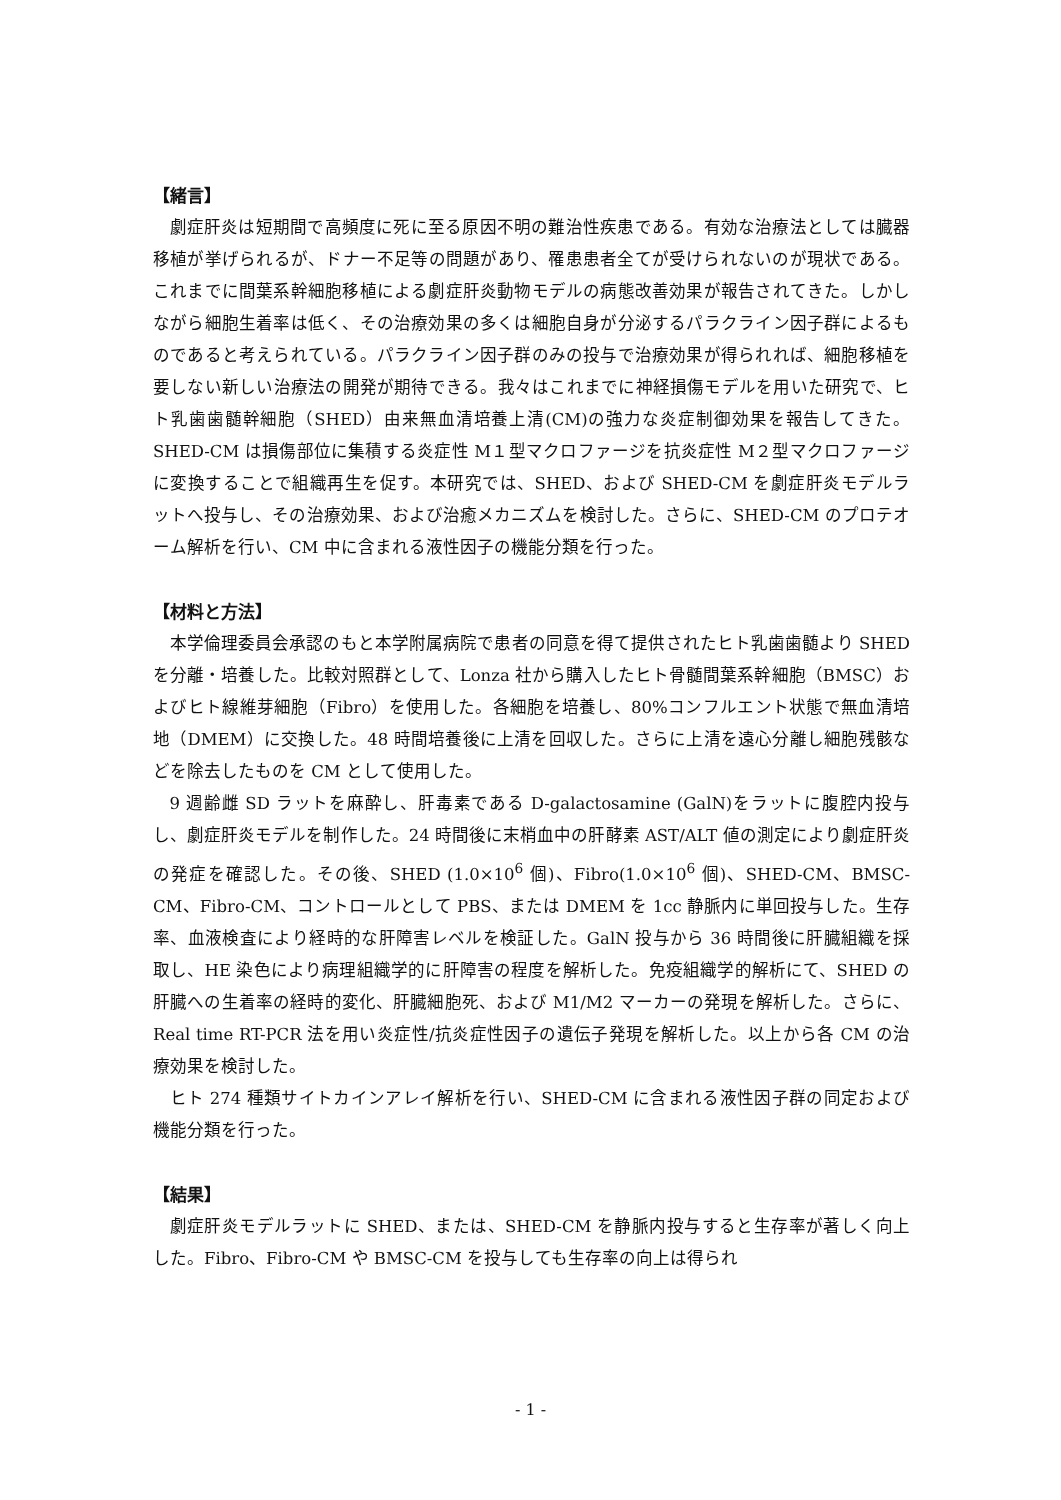【緒言】
劇症肝炎は短期間で高頻度に死に至る原因不明の難治性疾患である。有効な治療法としては臓器移植が挙げられるが、ドナー不足等の問題があり、罹患患者全てが受けられないのが現状である。これまでに間葉系幹細胞移植による劇症肝炎動物モデルの病態改善効果が報告されてきた。しかしながら細胞生着率は低く、その治療効果の多くは細胞自身が分泌するパラクライン因子群によるものであると考えられている。パラクライン因子群のみの投与で治療効果が得られれば、細胞移植を要しない新しい治療法の開発が期待できる。我々はこれまでに神経損傷モデルを用いた研究で、ヒト乳歯歯髄幹細胞（SHED）由来無血清培養上清(CM)の強力な炎症制御効果を報告してきた。SHED-CM は損傷部位に集積する炎症性 M１型マクロファージを抗炎症性 M２型マクロファージに変換することで組織再生を促す。本研究では、SHED、および SHED-CM を劇症肝炎モデルラットへ投与し、その治療効果、および治癒メカニズムを検討した。さらに、SHED-CM のプロテオーム解析を行い、CM 中に含まれる液性因子の機能分類を行った。
【材料と方法】
本学倫理委員会承認のもと本学附属病院で患者の同意を得て提供されたヒト乳歯歯髄より SHED を分離・培養した。比較対照群として、Lonza 社から購入したヒト骨髄間葉系幹細胞（BMSC）およびヒト線維芽細胞（Fibro）を使用した。各細胞を培養し、80%コンフルエント状態で無血清培地（DMEM）に交換した。48 時間培養後に上清を回収した。さらに上清を遠心分離し細胞残骸などを除去したものを CM として使用した。
9 週齢雌 SD ラットを麻酔し、肝毒素である D-galactosamine (GalN)をラットに腹腔内投与し、劇症肝炎モデルを制作した。24 時間後に末梢血中の肝酵素 AST/ALT 値の測定により劇症肝炎の発症を確認した。その後、SHED (1.0×10<sup>6</sup> 個)、Fibro(1.0×10<sup>6</sup> 個)、SHED-CM、BMSC-CM、Fibro-CM、コントロールとして PBS、または DMEM を 1cc 静脈内に単回投与した。生存率、血液検査により経時的な肝障害レベルを検証した。GalN 投与から 36 時間後に肝臓組織を採取し、HE 染色により病理組織学的に肝障害の程度を解析した。免疫組織学的解析にて、SHED の肝臓への生着率の経時的変化、肝臓細胞死、および M1/M2 マーカーの発現を解析した。さらに、Real time RT-PCR 法を用い炎症性/抗炎症性因子の遺伝子発現を解析した。以上から各 CM の治療効果を検討した。
ヒト 274 種類サイトカインアレイ解析を行い、SHED-CM に含まれる液性因子群の同定および機能分類を行った。
【結果】
劇症肝炎モデルラットに SHED、または、SHED-CM を静脈内投与すると生存率が著しく向上した。Fibro、Fibro-CM や BMSC-CM を投与しても生存率の向上は得られ
- 1 -